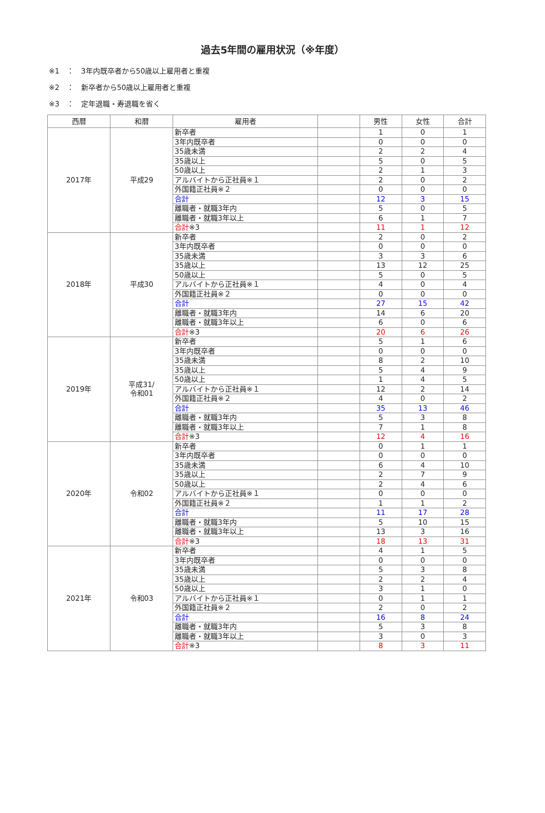過去5年間の雇用状況（※年度）
※1　：　3年内既卒者から50歳以上雇用者と重複
※2　：　新卒者から50歳以上雇用者と重複
※3　：　定年退職・寿退職を省く
| 西暦 | 和暦 | 雇用者 | | 男性 | 女性 | 合計 |
| --- | --- | --- | --- | --- | --- | --- |
| 2017年 | 平成29 | 新卒者 | | 1 | 0 | 1 |
| | | 3年内既卒者 | | 0 | 0 | 0 |
| | | 35歳未満 | | 2 | 2 | 4 |
| | | 35歳以上 | | 5 | 0 | 5 |
| | | 50歳以上 | | 2 | 1 | 3 |
| | | アルバイトから正社員※１ | | 2 | 0 | 2 |
| | | 外国籍正社員※２ | | 0 | 0 | 0 |
| | | 合計 | | 12 | 3 | 15 |
| | | 離職者・就職3年内 | | 5 | 0 | 5 |
| | | 離職者・就職3年以上 | | 6 | 1 | 7 |
| | | 合計 ※3 | | 11 | 1 | 12 |
| 2018年 | 平成30 | 新卒者 | | 2 | 0 | 2 |
| | | 3年内既卒者 | | 0 | 0 | 0 |
| | | 35歳未満 | | 3 | 3 | 6 |
| | | 35歳以上 | | 13 | 12 | 25 |
| | | 50歳以上 | | 5 | 0 | 5 |
| | | アルバイトから正社員※１ | | 4 | 0 | 4 |
| | | 外国籍正社員※２ | | 0 | 0 | 0 |
| | | 合計 | | 27 | 15 | 42 |
| | | 離職者・就職3年内 | | 14 | 6 | 20 |
| | | 離職者・就職3年以上 | | 6 | 0 | 6 |
| | | 合計 ※3 | | 20 | 6 | 26 |
| 2019年 | 平成31/ 令和01 | 新卒者 | | 5 | 1 | 6 |
| | | 3年内既卒者 | | 0 | 0 | 0 |
| | | 35歳未満 | | 8 | 2 | 10 |
| | | 35歳以上 | | 5 | 4 | 9 |
| | | 50歳以上 | | 1 | 4 | 5 |
| | | アルバイトから正社員※１ | | 12 | 2 | 14 |
| | | 外国籍正社員※２ | | 4 | 0 | 2 |
| | | 合計 | | 35 | 13 | 46 |
| | | 離職者・就職3年内 | | 5 | 3 | 8 |
| | | 離職者・就職3年以上 | | 7 | 1 | 8 |
| | | 合計 ※3 | | 12 | 4 | 16 |
| 2020年 | 令和02 | 新卒者 | | 0 | 1 | 1 |
| | | 3年内既卒者 | | 0 | 0 | 0 |
| | | 35歳未満 | | 6 | 4 | 10 |
| | | 35歳以上 | | 2 | 7 | 9 |
| | | 50歳以上 | | 2 | 4 | 6 |
| | | アルバイトから正社員※１ | | 0 | 0 | 0 |
| | | 外国籍正社員※２ | | 1 | 1 | 2 |
| | | 合計 | | 11 | 17 | 28 |
| | | 離職者・就職3年内 | | 5 | 10 | 15 |
| | | 離職者・就職3年以上 | | 13 | 3 | 16 |
| | | 合計 ※3 | | 18 | 13 | 31 |
| 2021年 | 令和03 | 新卒者 | | 4 | 1 | 5 |
| | | 3年内既卒者 | | 0 | 0 | 0 |
| | | 35歳未満 | | 5 | 3 | 8 |
| | | 35歳以上 | | 2 | 2 | 4 |
| | | 50歳以上 | | 3 | 1 | 0 |
| | | アルバイトから正社員※１ | | 0 | 1 | 1 |
| | | 外国籍正社員※２ | | 2 | 0 | 2 |
| | | 合計 | | 16 | 8 | 24 |
| | | 離職者・就職3年内 | | 5 | 3 | 8 |
| | | 離職者・就職3年以上 | | 3 | 0 | 3 |
| | | 合計 ※3 | | 8 | 3 | 11 |